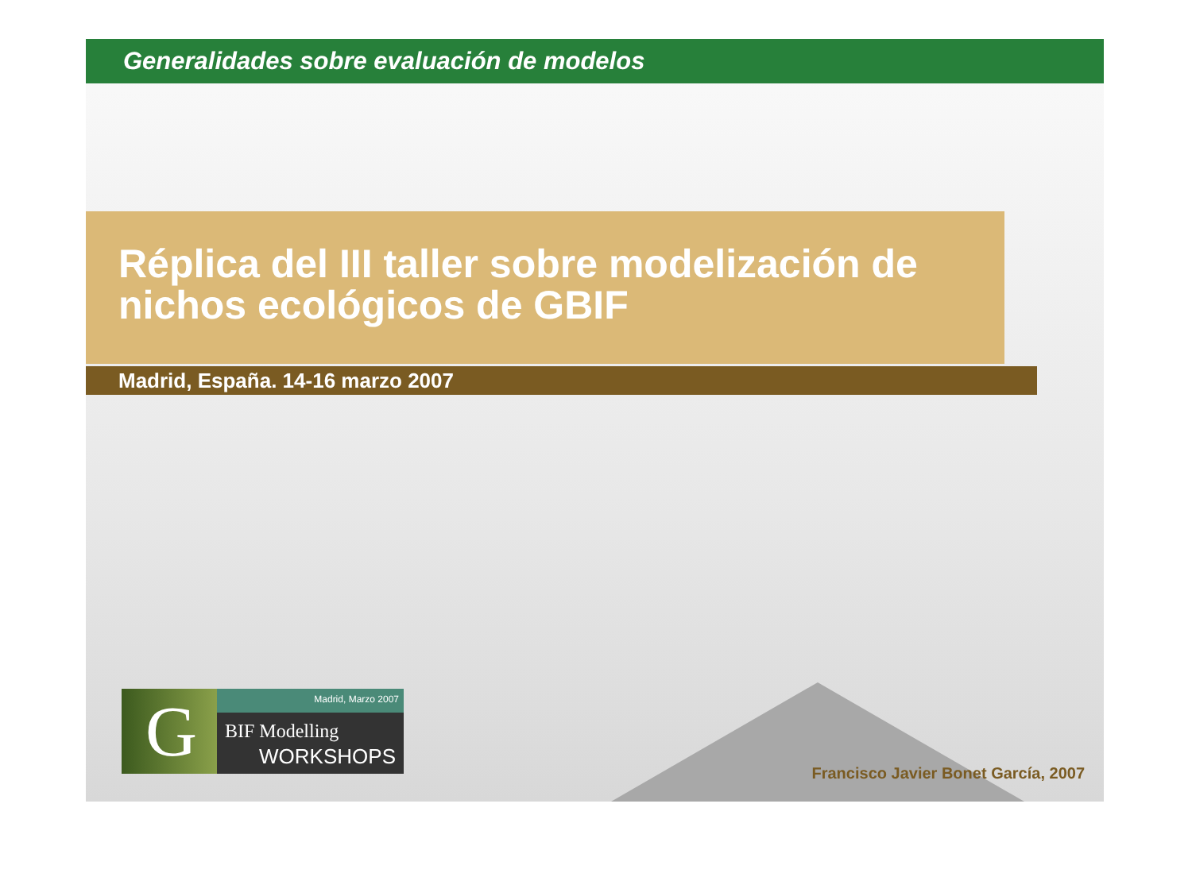Generalidades sobre evaluación de modelos
Réplica del III taller sobre modelización de nichos ecológicos de GBIF
Madrid, España. 14-16 marzo 2007
G Madrid, Marzo 2007
BIF Modelling
WORKSHOPS
Francisco Javier Bonet García, 2007